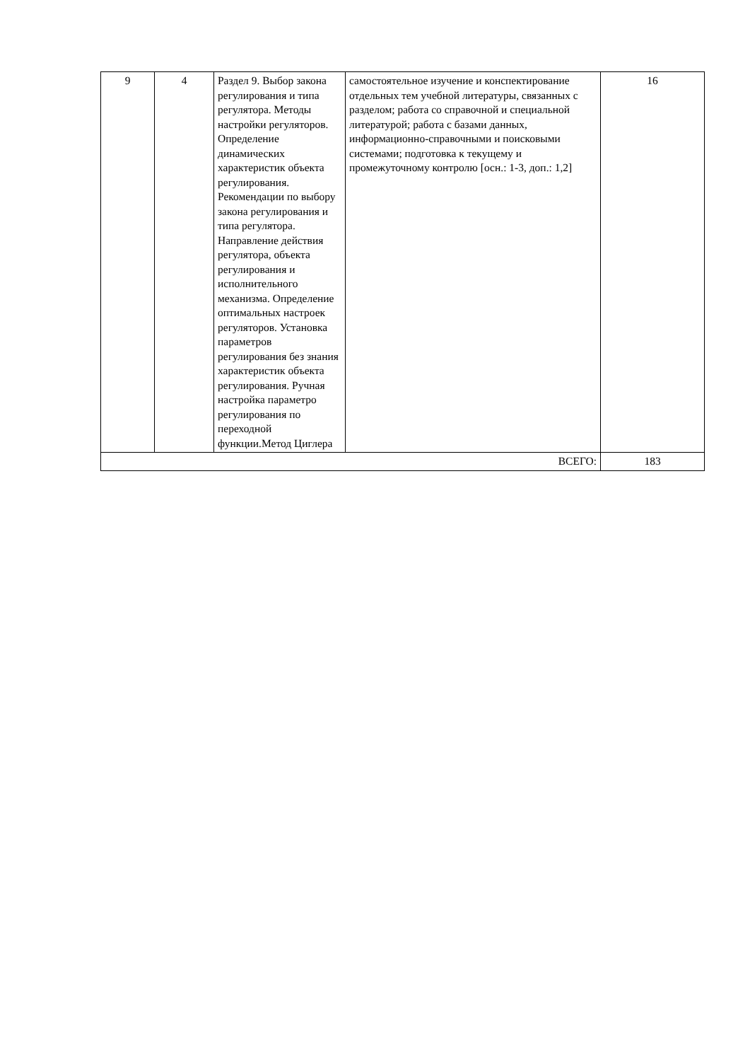| 9 | 4 | Раздел 9. Выбор закона регулирования и типа регулятора. Методы настройки регуляторов. Определение динамических характеристик объекта регулирования. Рекомендации по выбору закона регулирования и типа регулятора. Направление действия регулятора, объекта регулирования и исполнительного механизма. Определение оптимальных настроек регуляторов. Установка параметров регулирования без знания характеристик объекта регулирования. Ручная настройка параметро регулирования по переходной функции.Метод Циглера | самостоятельное изучение и конспектирование отдельных тем учебной литературы, связанных с разделом; работа со справочной и специальной литературой; работа с базами данных, информационно-справочными и поисковыми системами; подготовка к текущему и промежуточному контролю [осн.: 1-3, доп.: 1,2] | 16 |
| ВСЕГО: | | | | 183 |